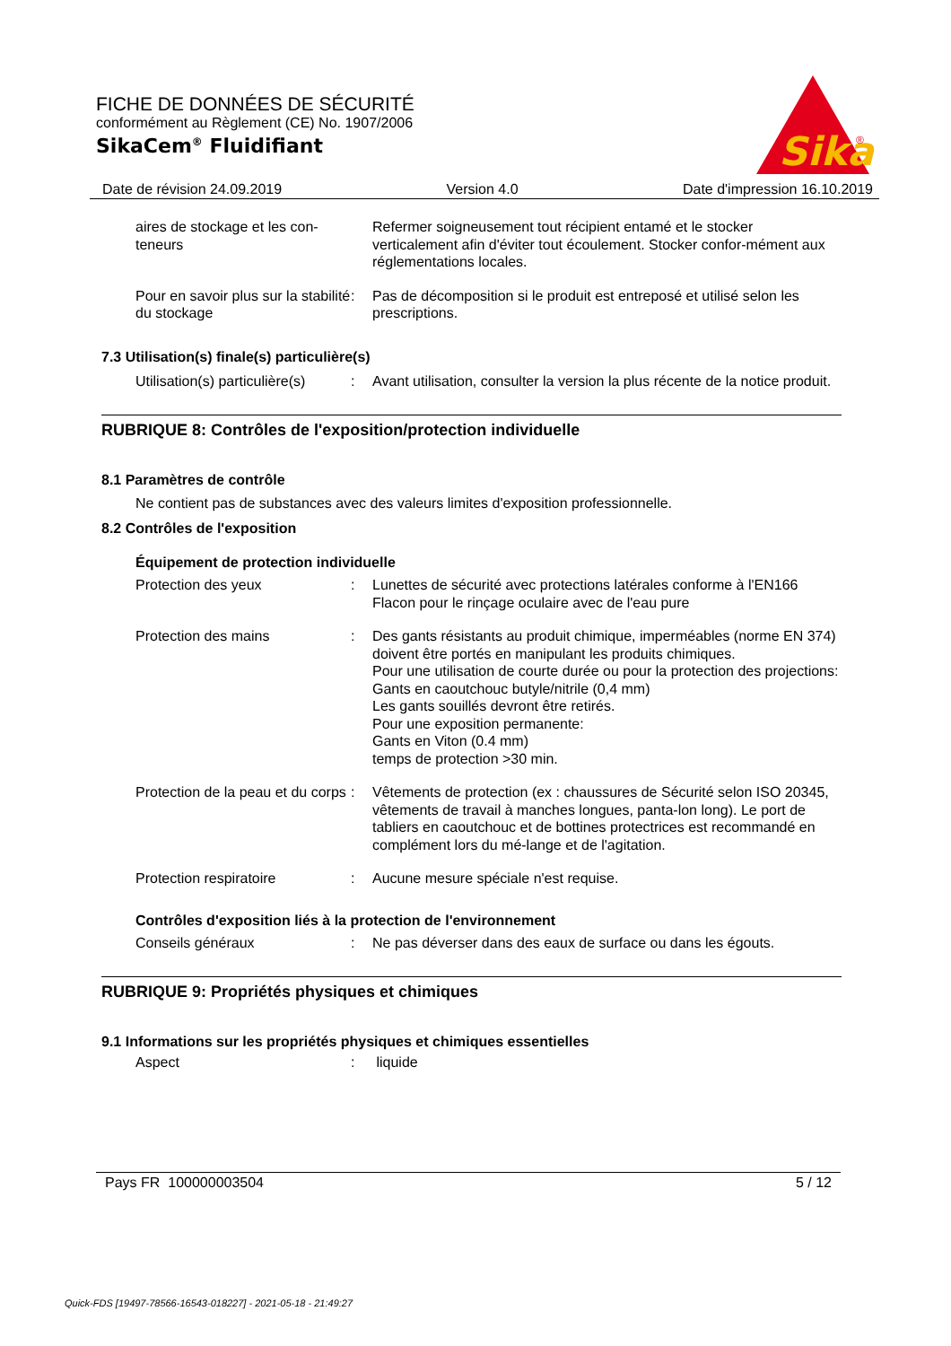FICHE DE DONNÉES DE SÉCURITÉ
conformément au Règlement (CE) No. 1907/2006
SikaCem<sup>®</sup> Fluidifiant
Sika
®
Date de révision 24.09.2019 Version 4.0 Date d'impression 16.10.2019
aires de stockage et les con-teneurs
Refermer soigneusement tout récipient entamé et le stocker verticalement afin d'éviter tout écoulement. Stocker confor-mément aux réglementations locales.
Pour en savoir plus sur la stabilité du stockage
: Pas de décomposition si le produit est entreposé et utilisé selon les prescriptions.
7.3 Utilisation(s) finale(s) particulière(s)
Utilisation(s) particulière(s)
: Avant utilisation, consulter la version la plus récente de la notice produit.
RUBRIQUE 8: Contrôles de l'exposition/protection individuelle
8.1 Paramètres de contrôle
Ne contient pas de substances avec des valeurs limites d'exposition professionnelle.
8.2 Contrôles de l'exposition
Équipement de protection individuelle
Protection des yeux : Lunettes de sécurité avec protections latérales conforme à l'EN166
Flacon pour le rinçage oculaire avec de l'eau pure
Protection des mains : Des gants résistants au produit chimique, imperméables (norme EN 374) doivent être portés en manipulant les produits chimiques.
Pour une utilisation de courte durée ou pour la protection des projections:
Gants en caoutchouc butyle/nitrile (0,4 mm)
Les gants souillés devront être retirés.
Pour une exposition permanente:
Gants en Viton (0.4 mm)
temps de protection >30 min.
Protection de la peau et du corps
: Vêtements de protection (ex : chaussures de Sécurité selon ISO 20345, vêtements de travail à manches longues, panta-lon long). Le port de tabliers en caoutchouc et de bottines protectrices est recommandé en complément lors du mé-lange et de l'agitation.
Protection respiratoire : Aucune mesure spéciale n'est requise.
Contrôles d'exposition liés à la protection de l'environnement
Conseils généraux : Ne pas déverser dans des eaux de surface ou dans les égouts.
RUBRIQUE 9: Propriétés physiques et chimiques
9.1 Informations sur les propriétés physiques et chimiques essentielles
Aspect : liquide
Pays FR 100000003504 5 / 12
Quick-FDS [19497-78566-16543-018227] - 2021-05-18 - 21:49:27